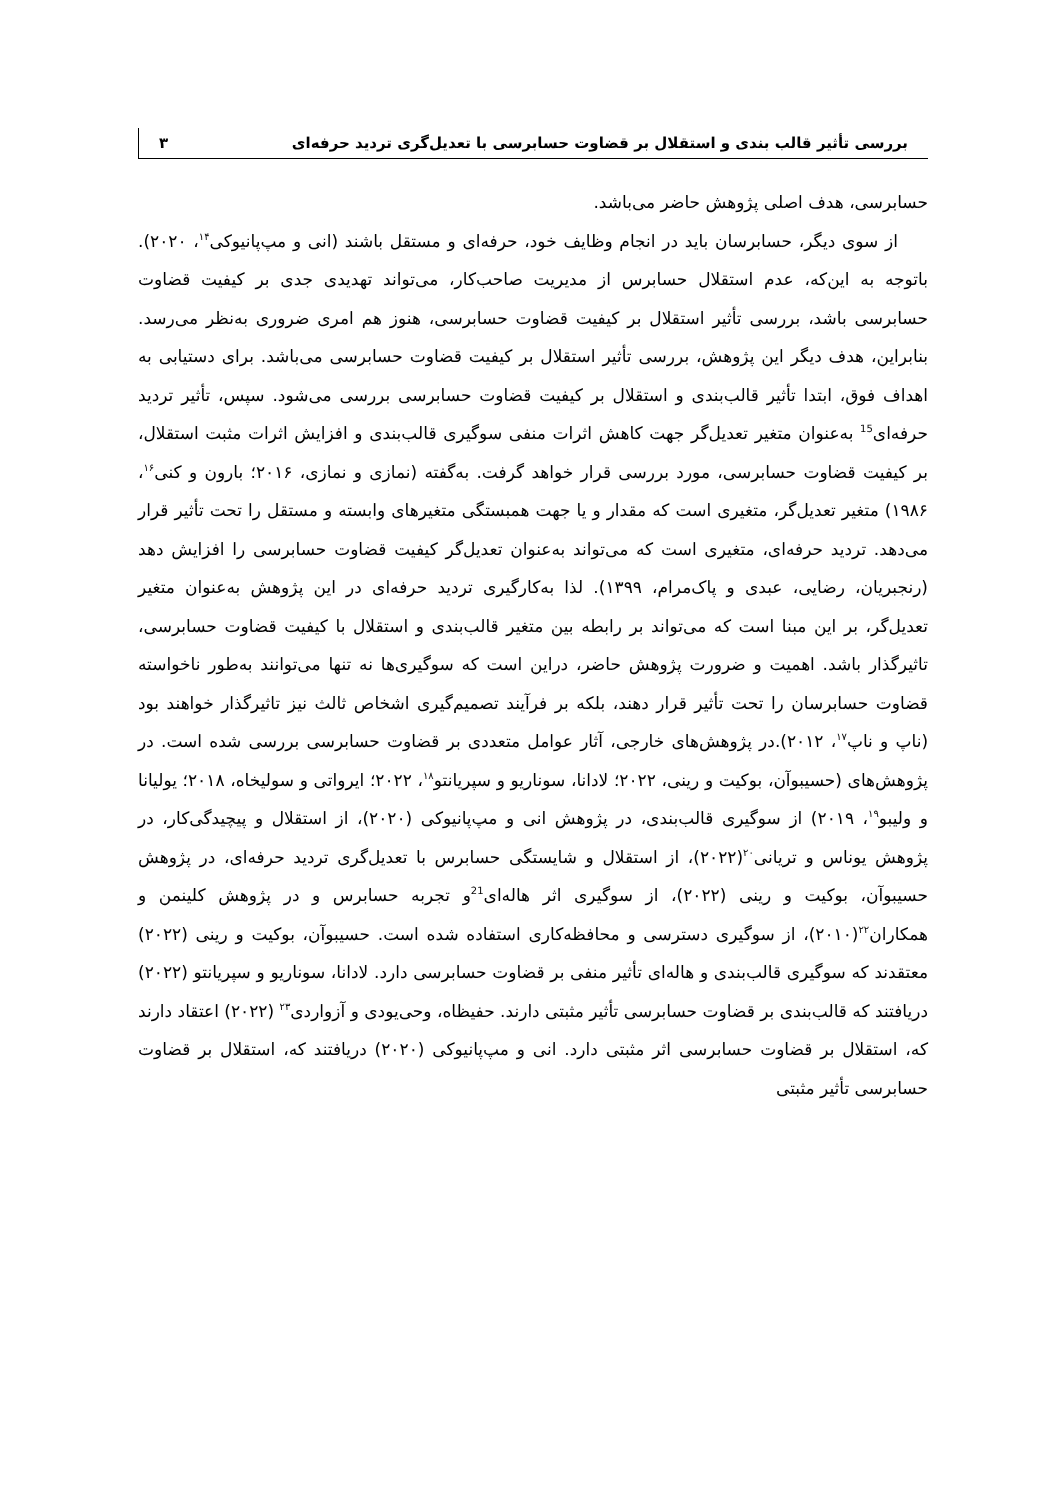بررسی تأثیر قالب بندی و استقلال بر قضاوت حسابرسی با تعدیل‌گری تردید حرفه‌ای ۳
حسابرسی، هدف اصلی پژوهش حاضر می‌باشد.
از سوی دیگر، حسابرسان باید در انجام وظایف خود، حرفه‌ای و مستقل باشند (انی و مپ‌پانیوکی<sup>۱۴</sup>، ۲۰۲۰). باتوجه به این‌که، عدم استقلال حسابرس از مدیریت صاحب‌کار، می‌تواند تهدیدی جدی بر کیفیت قضاوت حسابرسی باشد، بررسی تأثیر استقلال بر کیفیت قضاوت حسابرسی، هنوز هم امری ضروری به‌نظر می‌رسد. بنابراین، هدف دیگر این پژوهش، بررسی تأثیر استقلال بر کیفیت قضاوت حسابرسی می‌باشد. برای دستیابی به اهداف فوق، ابتدا تأثیر قالب‌بندی و استقلال بر کیفیت قضاوت حسابرسی بررسی می‌شود. سپس، تأثیر تردید حرفه‌ای<sup>15</sup> به‌عنوان متغیر تعدیل‌گر جهت کاهش اثرات منفی سوگیری قالب‌بندی و افزایش اثرات مثبت استقلال، بر کیفیت قضاوت حسابرسی، مورد بررسی قرار خواهد گرفت. به‌گفته (نمازی و نمازی، ۲۰۱۶؛ بارون و کنی<sup>۱۶</sup>، ۱۹۸۶) متغیر تعدیل‌گر، متغیری است که مقدار و یا جهت همبستگی متغیرهای وابسته و مستقل را تحت تأثیر قرار می‌دهد. تردید حرفه‌ای، متغیری است که می‌تواند به‌عنوان تعدیل‌گر کیفیت قضاوت حسابرسی را افزایش دهد (رنجبریان، رضایی، عبدی و پاک‌مرام، ۱۳۹۹). لذا به‌کارگیری تردید حرفه‌ای در این پژوهش به‌عنوان متغیر تعدیل‌گر، بر این مبنا است که می‌تواند بر رابطه بین متغیر قالب‌بندی و استقلال با کیفیت قضاوت حسابرسی، تاثیرگذار باشد. اهمیت و ضرورت پژوهش حاضر، دراین است که سوگیری‌ها نه تنها می‌توانند به‌طور ناخواسته قضاوت حسابرسان را تحت تأثیر قرار دهند، بلکه بر فرآیند تصمیم‌گیری اشخاص ثالث نیز تاثیرگذار خواهند بود (ناپ و ناپ<sup>۱۷</sup>، ۲۰۱۲).در پژوهش‌های خارجی، آثار عوامل متعددی بر قضاوت حسابرسی بررسی شده است. در پژوهش‌های (حسیبوآن، بوکیت و رینی، ۲۰۲۲؛ لادانا، سوناریو و سپریانتو<sup>۱۸</sup>، ۲۰۲۲؛ ایرواتی و سولیخاه، ۲۰۱۸؛ یولیانا و ولیبو<sup>۱۹</sup>، ۲۰۱۹) از سوگیری قالب‌بندی، در پژوهش انی و مپ‌پانیوکی (۲۰۲۰)، از استقلال و پیچیدگی‌کار، در پژوهش یوناس و تریانی<sup>۲۰</sup>(۲۰۲۲)، از استقلال و شایستگی حسابرس با تعدیل‌گری تردید حرفه‌ای، در پژوهش حسیبوآن، بوکیت و رینی (۲۰۲۲)، از سوگیری اثر هاله‌ای<sup>21</sup>و تجربه حسابرس و در پژوهش کلینمن و همکاران<sup>۲۲</sup>(۲۰۱۰)، از سوگیری دسترسی و محافظه‌کاری استفاده شده است. حسیبوآن، بوکیت و رینی (۲۰۲۲) معتقدند که سوگیری قالب‌بندی و هاله‌ای تأثیر منفی بر قضاوت حسابرسی دارد. لادانا، سوناریو و سپریانتو (۲۰۲۲) دریافتند که قالب‌بندی بر قضاوت حسابرسی تأثیر مثبتی دارند. حفیظاه، وحی‌یودی و آزواردی<sup>۲۳</sup> (۲۰۲۲) اعتقاد دارند که، استقلال بر قضاوت حسابرسی اثر مثبتی دارد. انی و مپ‌پانیوکی (۲۰۲۰) دریافتند که، استقلال بر قضاوت حسابرسی تأثیر مثبتی